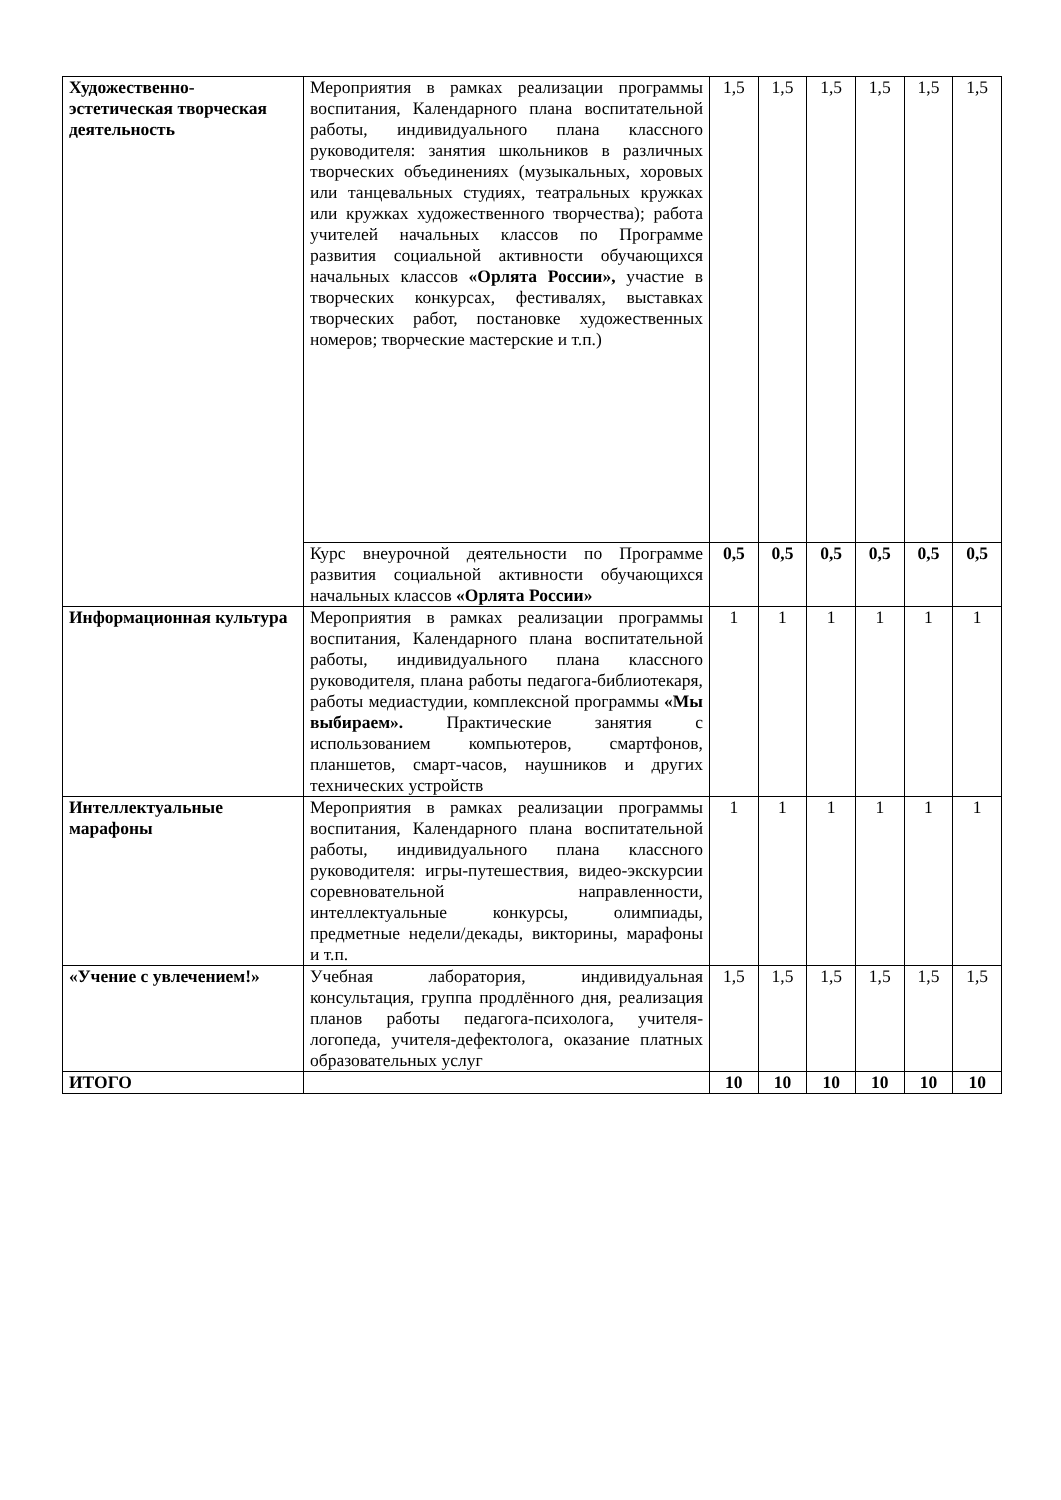| Художественно-эстетическая творческая деятельность | Мероприятия в рамках реализации программы воспитания, Календарного плана воспитательной работы, индивидуального плана классного руководителя: занятия школьников в различных творческих объединениях (музыкальных, хоровых или танцевальных студиях, театральных кружках или кружках художественного творчества); работа учителей начальных классов по Программе развития социальной активности обучающихся начальных классов «Орлята России», участие в творческих конкурсах, фестивалях, выставках творческих работ, постановке художественных номеров; творческие мастерские и т.п.) | 1,5 | 1,5 | 1,5 | 1,5 | 1,5 | 1,5 |
| | Курс внеурочной деятельности по Программе развития социальной активности обучающихся начальных классов «Орлята России» | 0,5 | 0,5 | 0,5 | 0,5 | 0,5 | 0,5 |
| Информационная культура | Мероприятия в рамках реализации программы воспитания, Календарного плана воспитательной работы, индивидуального плана классного руководителя, плана работы педагога-библиотекаря, работы медиастудии, комплексной программы «Мы выбираем». Практические занятия с использованием компьютеров, смартфонов, планшетов, смарт-часов, наушников и других технических устройств | 1 | 1 | 1 | 1 | 1 | 1 |
| Интеллектуальные марафоны | Мероприятия в рамках реализации программы воспитания, Календарного плана воспитательной работы, индивидуального плана классного руководителя: игры-путешествия, видео-экскурсии соревновательной направленности, интеллектуальные конкурсы, олимпиады, предметные недели/декады, викторины, марафоны и т.п. | 1 | 1 | 1 | 1 | 1 | 1 |
| «Учение с увлечением!» | Учебная лаборатория, индивидуальная консультация, группа продлённого дня, реализация планов работы педагога-психолога, учителя-логопеда, учителя-дефектолога, оказание платных образовательных услуг | 1,5 | 1,5 | 1,5 | 1,5 | 1,5 | 1,5 |
| ИТОГО | | 10 | 10 | 10 | 10 | 10 | 10 |